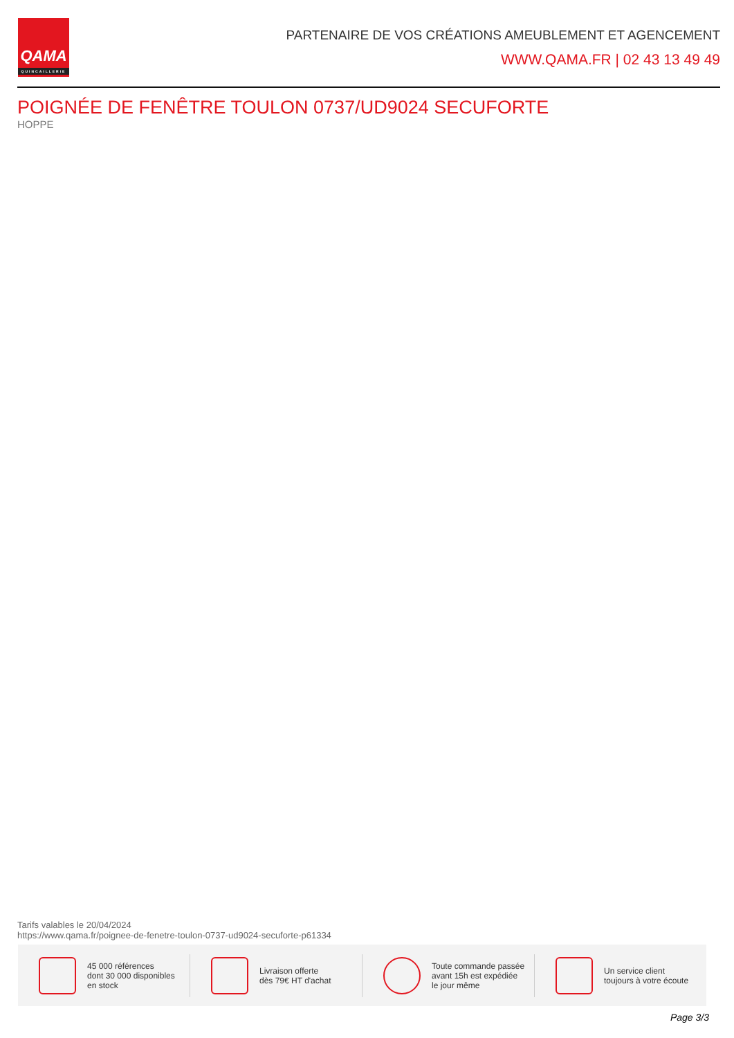QAMA
QUINCAILLERIE
PARTENAIRE DE VOS CRÉATIONS AMEUBLEMENT ET AGENCEMENT
WWW.QAMA.FR | 02 43 13 49 49
POIGNÉE DE FENÊTRE TOULON 0737/UD9024 SECUFORTE
HOPPE
Tarifs valables le 20/04/2024
https://www.qama.fr/poignee-de-fenetre-toulon-0737-ud9024-secuforte-p61334
45 000 références
dont 30 000 disponibles
en stock
Livraison offerte
dès 79€ HT d'achat
Toute commande passée
avant 15h est expédiée
le jour même
Un service client
toujours à votre écoute
Page 3/3